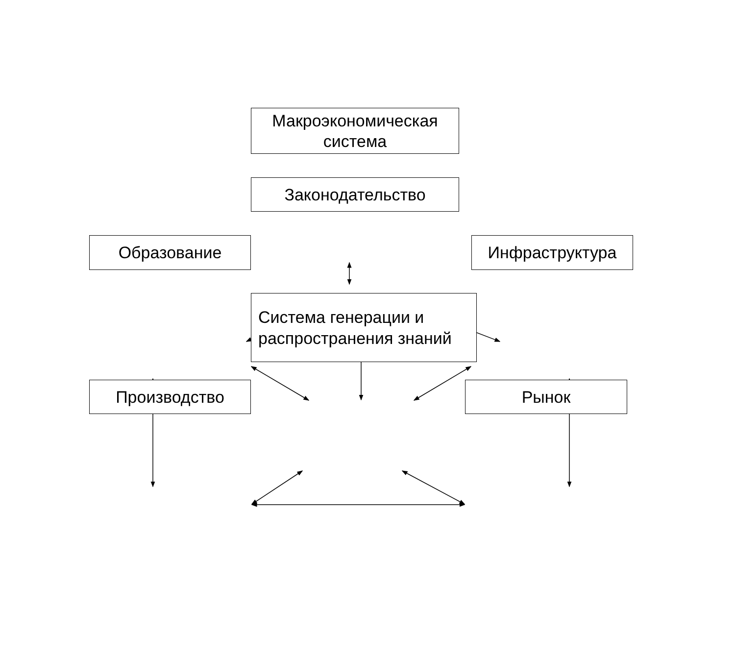Макроэкономическая
система
Законодательство
Образование Инфраструктура
Система генерации и
распространения знаний
Производство Рынок